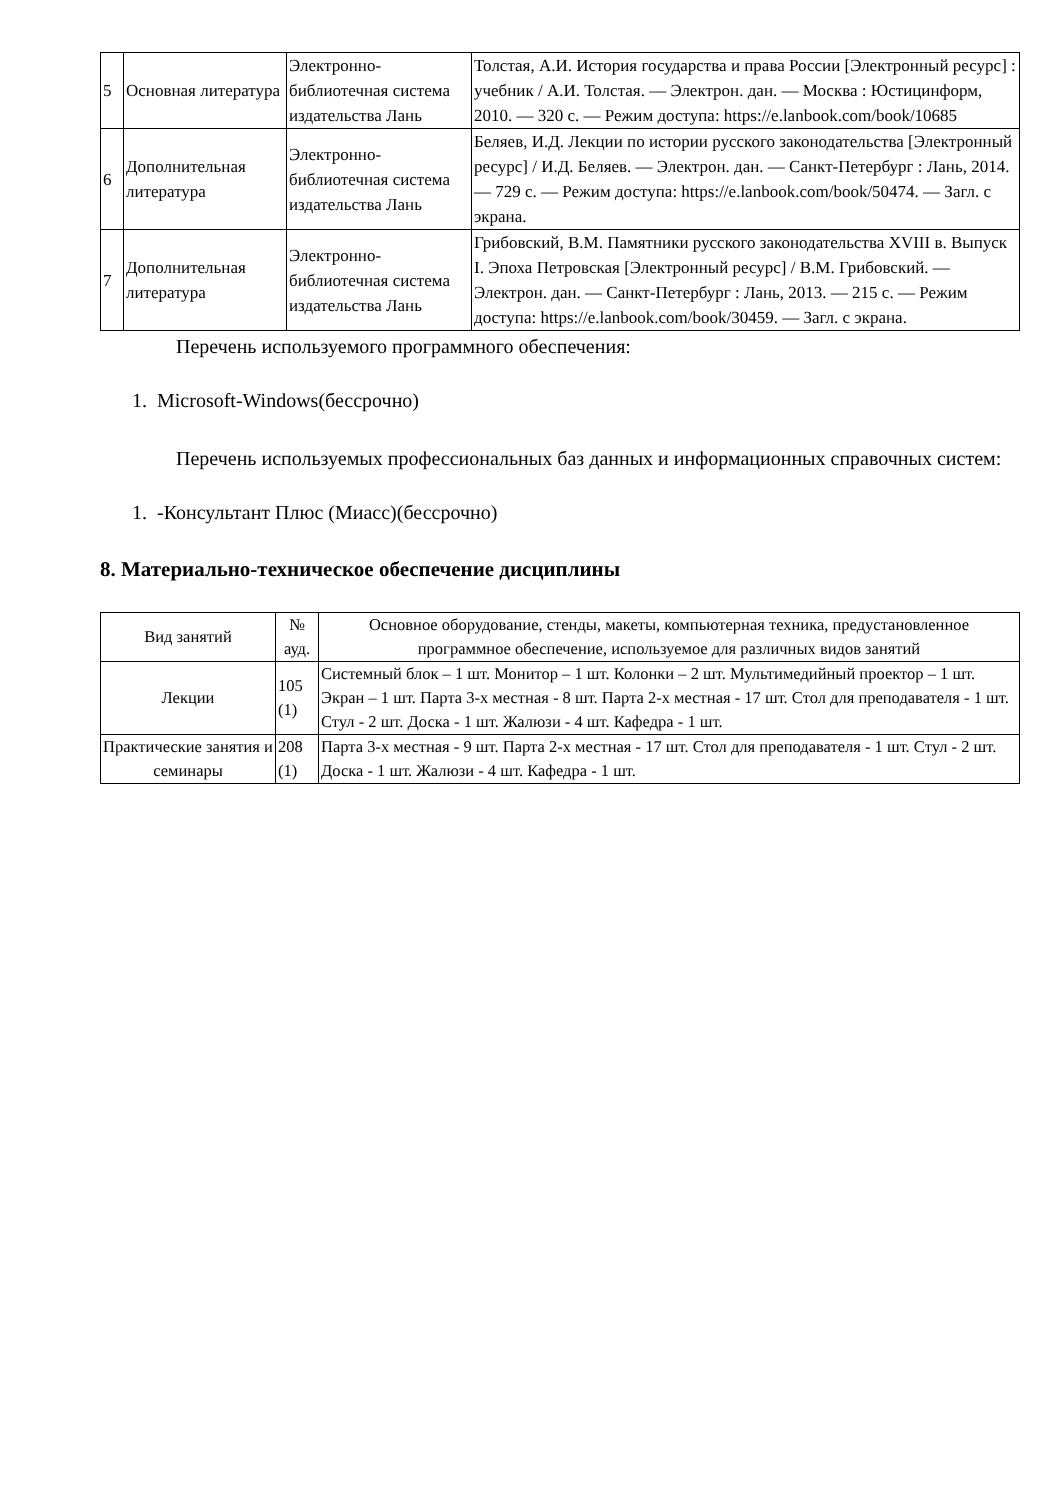| 5 | Основная литература | Электронно-библиотечная система издательства Лань | Толстая, А.И. История государства и права России [Электронный ресурс] : учебник / А.И. Толстая. — Электрон. дан. — Москва : Юстицинформ, 2010. — 320 с. — Режим доступа: https://e.lanbook.com/book/10685 |
| 6 | Дополнительная литература | Электронно-библиотечная система издательства Лань | Беляев, И.Д. Лекции по истории русского законодательства [Электронный ресурс] / И.Д. Беляев. — Электрон. дан. — Санкт-Петербург : Лань, 2014. — 729 с. — Режим доступа: https://e.lanbook.com/book/50474. — Загл. с экрана. |
| 7 | Дополнительная литература | Электронно-библиотечная система издательства Лань | Грибовский, В.М. Памятники русского законодательства XVIII в. Выпуск I. Эпоха Петровская [Электронный ресурс] / В.М. Грибовский. — Электрон. дан. — Санкт-Петербург : Лань, 2013. — 215 с. — Режим доступа: https://e.lanbook.com/book/30459. — Загл. с экрана. |
Перечень используемого программного обеспечения:
1. Microsoft-Windows(бессрочно)
Перечень используемых профессиональных баз данных и информационных справочных систем:
1. -Консультант Плюс (Миасс)(бессрочно)
8. Материально-техническое обеспечение дисциплины
| Вид занятий | № ауд. | Основное оборудование, стенды, макеты, компьютерная техника, предустановленное программное обеспечение, используемое для различных видов занятий |
| --- | --- | --- |
| Лекции | 105 (1) | Системный блок – 1 шт. Монитор – 1 шт. Колонки – 2 шт. Мультимедийный проектор – 1 шт. Экран – 1 шт. Парта 3-х местная - 8 шт. Парта 2-х местная - 17 шт. Стол для преподавателя - 1 шт. Стул - 2 шт. Доска - 1 шт. Жалюзи - 4 шт. Кафедра - 1 шт. |
| Практические занятия и семинары | 208 (1) | Парта 3-х местная - 9 шт. Парта 2-х местная - 17 шт. Стол для преподавателя - 1 шт. Стул - 2 шт. Доска - 1 шт. Жалюзи - 4 шт. Кафедра - 1 шт. |